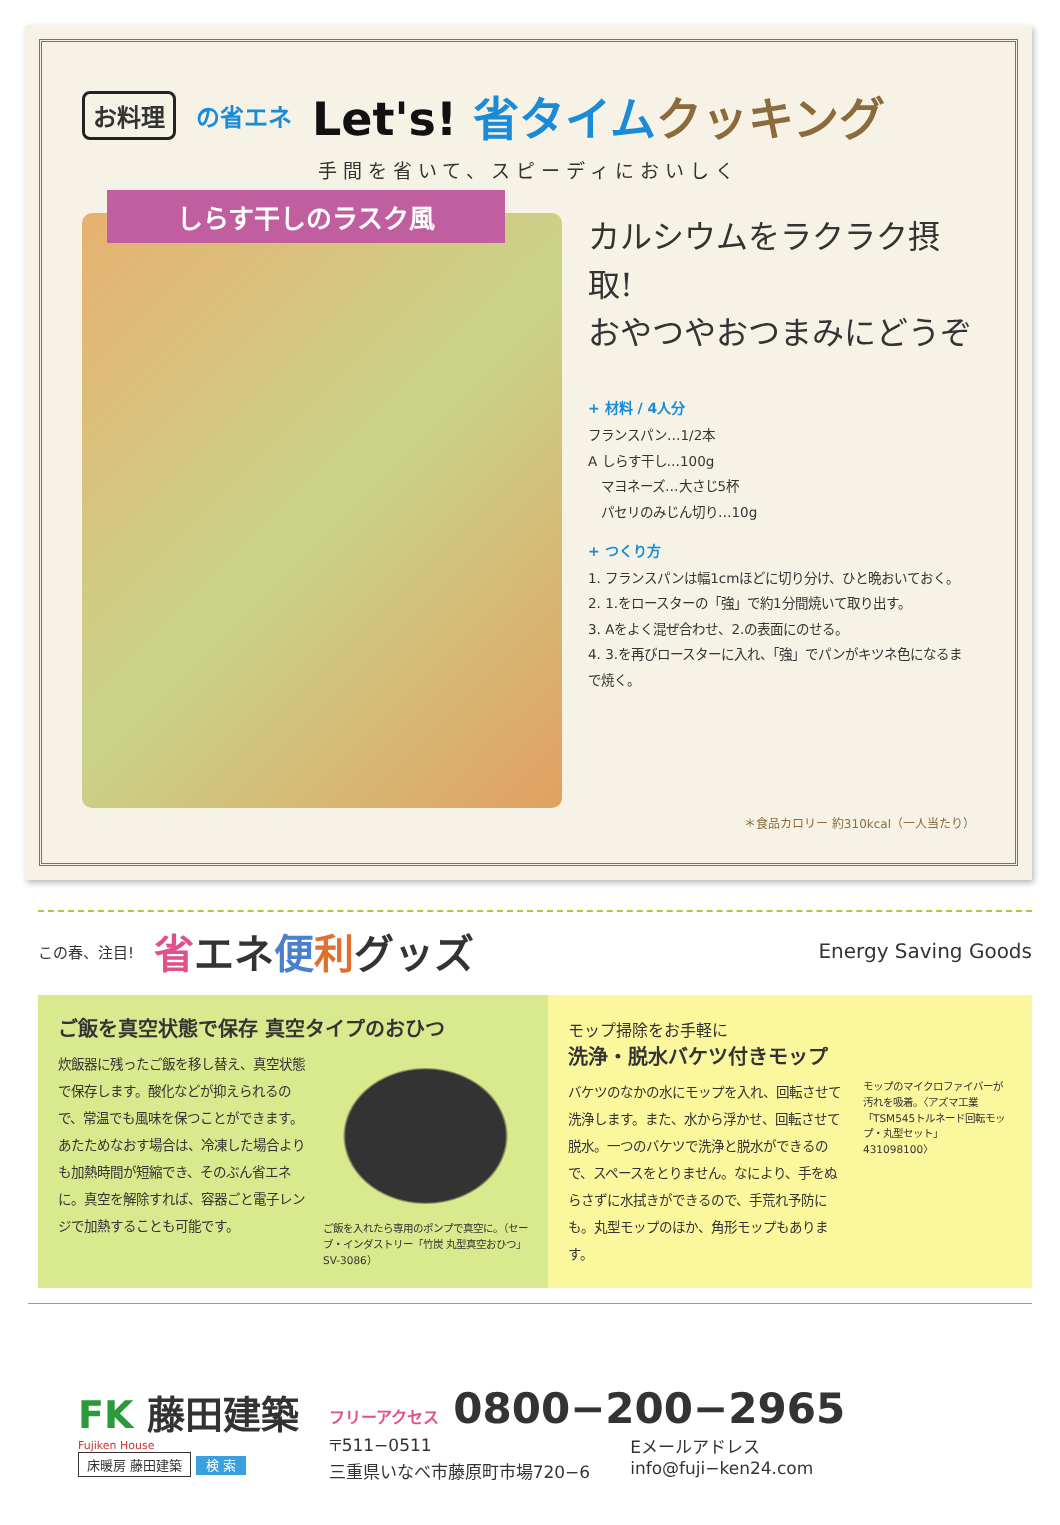お料理
の省エネ
Let's! 省タイム クッキング
手間を省いて、スピーディにおいしく
しらす干しのラスク風
カルシウムをラクラク摂取!
おやつやおつまみにどうぞ
+ 材料 / 4人分
フランスパン…1/2本
A しらす干し…100g
　マヨネーズ…大さじ5杯
　パセリのみじん切り…10g
+ つくり方
1. フランスパンは幅1cmほどに切り分け、ひと晩おいておく。
2. 1.をロースターの「強」で約1分間焼いて取り出す。
3. Aをよく混ぜ合わせ、2.の表面にのせる。
4. 3.を再びロースターに入れ、「強」でパンがキツネ色になるまで焼く。
＊食品カロリー 約310kcal（一人当たり）
この春、注目! 省エネ便利グッズ Energy Saving Goods
ご飯を真空状態で保存 真空タイプのおひつ
炊飯器に残ったご飯を移し替え、真空状態で保存します。酸化などが抑えられるので、常温でも風味を保つことができます。あたためなおす場合は、冷凍した場合よりも加熱時間が短縮でき、そのぶん省エネに。真空を解除すれば、容器ごと電子レンジで加熱することも可能です。
ご飯を入れたら専用のポンプで真空に。（セーブ・インダストリー「竹炭 丸型真空おひつ」SV-3086）
モップ掃除をお手軽に
洗浄・脱水バケツ付きモップ
バケツのなかの水にモップを入れ、回転させて洗浄します。また、水から浮かせ、回転させて脱水。一つのバケツで洗浄と脱水ができるので、スペースをとりません。なにより、手をぬらさずに水拭きができるので、手荒れ予防にも。丸型モップのほか、角形モップもあります。
モップのマイクロファイバーが汚れを吸着。〈アズマ工業「TSM545トルネード回転モップ・丸型セット」431098100〉
FK 藤田建築
Fujiken House
床暖房 藤田建築
検 索
フリーアクセス 0800−200−2965
〒511−0511
三重県いなべ市藤原町市場720−6
Eメールアドレス
info@fuji−ken24.com